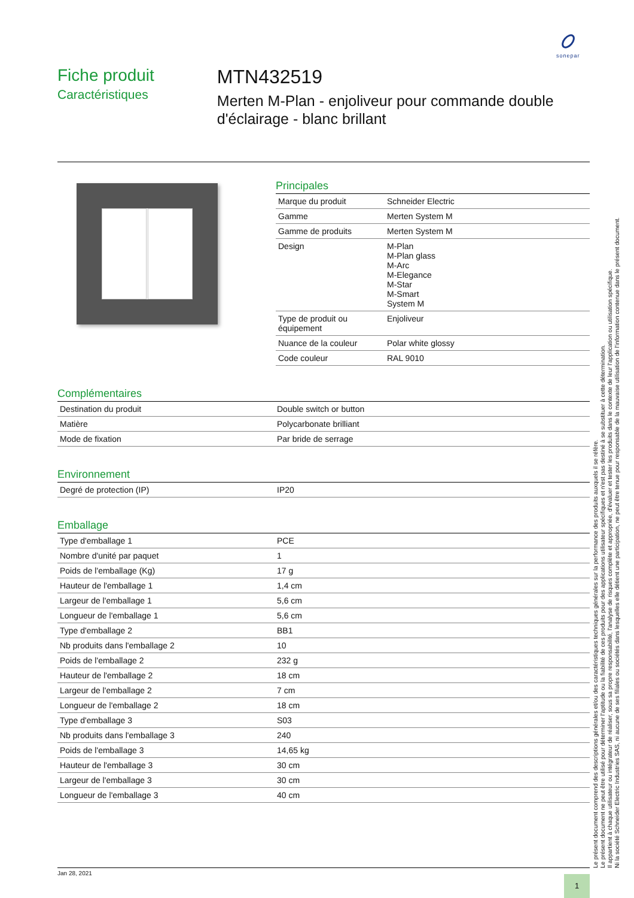sonepar
Fiche produit
Caractéristiques
MTN432519
Merten M-Plan - enjoliveur pour commande double d'éclairage - blanc brillant
Principales
| Marque du produit | Schneider Electric |
| Gamme | Merten System M |
| Gamme de produits | Merten System M |
| Design | M-Plan M-Plan glass M-Arc M-Elegance M-Star M-Smart System M |
| Type de produit ou équipement | Enjoliveur |
| Nuance de la couleur | Polar white glossy |
| Code couleur | RAL 9010 |
Complémentaires
| Destination du produit | Double switch or button |
| Matière | Polycarbonate brilliant |
| Mode de fixation | Par bride de serrage |
Environnement
| Degré de protection (IP) | IP20 |
Emballage
| Type d'emballage 1 | PCE |
| Nombre d'unité par paquet | 1 |
| Poids de l'emballage (Kg) | 17 g |
| Hauteur de l'emballage 1 | 1,4 cm |
| Largeur de l'emballage 1 | 5,6 cm |
| Longueur de l'emballage 1 | 5,6 cm |
| Type d'emballage 2 | BB1 |
| Nb produits dans l'emballage 2 | 10 |
| Poids de l'emballage 2 | 232 g |
| Hauteur de l'emballage 2 | 18 cm |
| Largeur de l'emballage 2 | 7 cm |
| Longueur de l'emballage 2 | 18 cm |
| Type d'emballage 3 | S03 |
| Nb produits dans l'emballage 3 | 240 |
| Poids de l'emballage 3 | 14,65 kg |
| Hauteur de l'emballage 3 | 30 cm |
| Largeur de l'emballage 3 | 30 cm |
| Longueur de l'emballage 3 | 40 cm |
Le présent document comprend des descriptions générales et/ou des caractéristiques techniques générales sur la performance des produits auxquels il se réfère.
Le présent document ne peut être utilisé pour déterminer l'aptitude ou la fiabilité de ces produits pour des applications utilisateur spécifiques et n'est pas destiné à se substituer à cette détermination.
Il appartient à chaque utilisateur ou intégrateur de réaliser, sous sa propre responsabilité, l'analyse de risques complète et appropriée, d'évaluer et tester les produits dans le contexte de leur l'application ou utilisation spécifique.
Ni la société Schneider Electric Industries SAS, ni aucune de ses filiales ou sociétés dans lesquelles elle détient une participation, ne peut être tenue pour responsable de la mauvaise utilisation de l'information contenue dans le présent document.
Jan 28, 2021
1